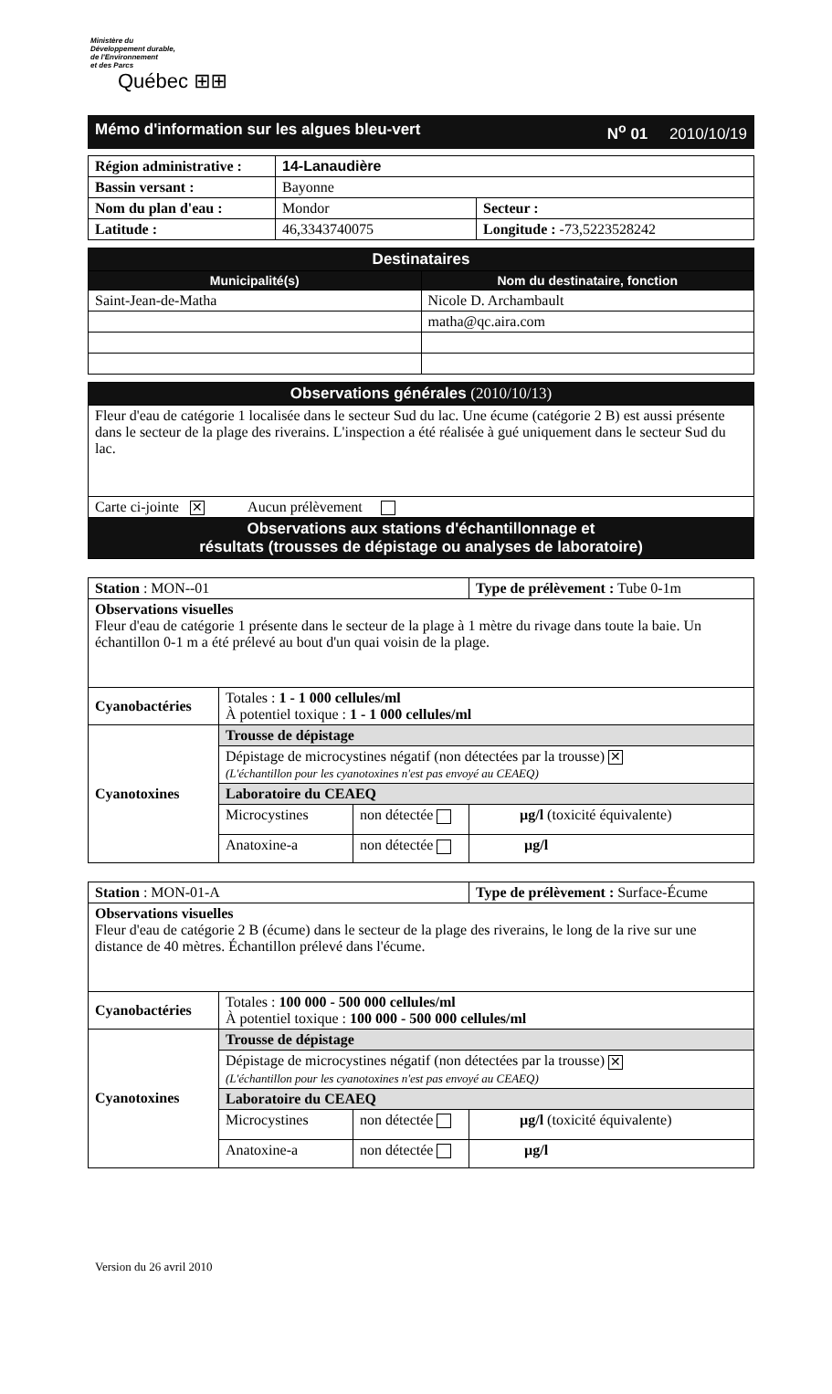Ministère du
Développement durable,
de l'Environnement
et des Parcs
Québec ⊞⊞
Mémo d'information sur les algues bleu-vert N<sup>o</sup> 01 2010/10/19
| Région administrative : | 14-Lanaudière | |
| Bassin versant : | Bayonne | |
| Nom du plan d'eau : | Mondor | Secteur : |
| Latitude : | 46,3343740075 | Longitude : -73,5223528242 |
| Destinataires | |
| --- | --- |
| Municipalité(s) | Nom du destinataire, fonction |
| Saint-Jean-de-Matha | Nicole D. Archambault |
| | matha@qc.aira.com |
| Observations générales (2010/10/13) |
| --- |
| Fleur d'eau de catégorie 1 localisée dans le secteur Sud du lac. Une écume (catégorie 2 B) est aussi présente dans le secteur de la plage des riverains. L'inspection a été réalisée à gué uniquement dans le secteur Sud du lac. |
| Carte ci-jointe ✕ Aucun prélèvement |
| Observations aux stations d'échantillonnage et résultats (trousses de dépistage ou analyses de laboratoire) |
| Station : MON--01 | | | Type de prélèvement : Tube 0-1m |
| Observations visuelles Fleur d'eau de catégorie 1 présente dans le secteur de la plage à 1 mètre du rivage dans toute la baie. Un échantillon 0-1 m a été prélevé au bout d'un quai voisin de la plage. | | | |
| Cyanobactéries | Totales : 1 - 1 000 cellules/ml À potentiel toxique : 1 - 1 000 cellules/ml | | |
| Cyanotoxines | Trousse de dépistage | | |
| | Dépistage de microcystines négatif (non détectées par la trousse) ✕ (L'échantillon pour les cyanotoxines n'est pas envoyé au CEAEQ) | | |
| | Laboratoire du CEAEQ | | |
| | Microcystines | non détectée | µg/l (toxicité équivalente) |
| | Anatoxine-a | non détectée | µg/l |
| Station : MON-01-A | | | Type de prélèvement : Surface-Écume |
| Observations visuelles Fleur d'eau de catégorie 2 B (écume) dans le secteur de la plage des riverains, le long de la rive sur une distance de 40 mètres. Échantillon prélevé dans l'écume. | | | |
| Cyanobactéries | Totales : 100 000 - 500 000 cellules/ml À potentiel toxique : 100 000 - 500 000 cellules/ml | | |
| Cyanotoxines | Trousse de dépistage | | |
| | Dépistage de microcystines négatif (non détectées par la trousse) ✕ (L'échantillon pour les cyanotoxines n'est pas envoyé au CEAEQ) | | |
| | Laboratoire du CEAEQ | | |
| | Microcystines | non détectée | µg/l (toxicité équivalente) |
| | Anatoxine-a | non détectée | µg/l |
Version du 26 avril 2010